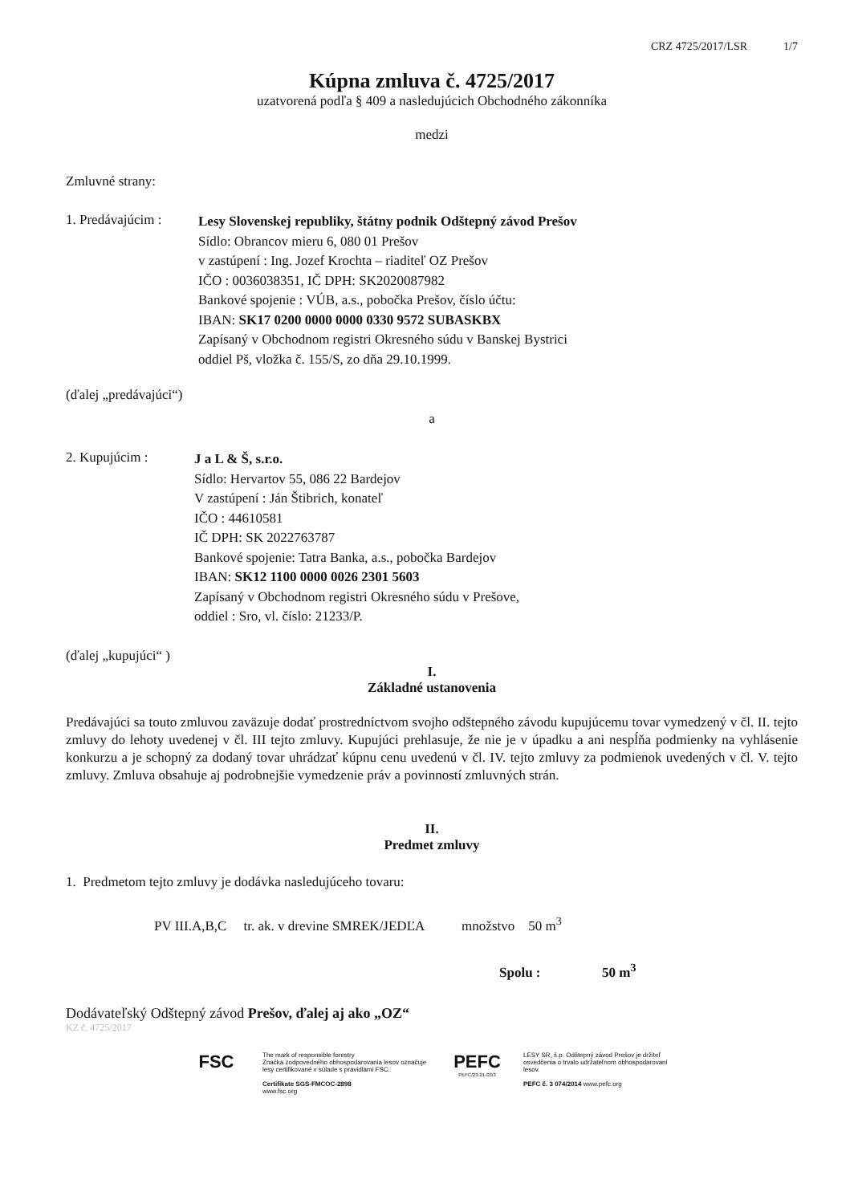CRZ 4725/2017/LSR 1/7
Kúpna zmluva č. 4725/2017
uzatvorená podľa § 409 a nasledujúcich Obchodného zákonníka
medzi
Zmluvné strany:
1. Predávajúcim :
Lesy Slovenskej republiky, štátny podnik Odštepný závod Prešov
Sídlo: Obrancov mieru 6, 080 01 Prešov
v zastúpení : Ing. Jozef Krochta – riaditeľ OZ Prešov
IČO : 0036038351, IČ DPH: SK2020087982
Bankové spojenie : VÚB, a.s., pobočka Prešov, číslo účtu:
IBAN: SK17 0200 0000 0000 0330 9572 SUBASKBX
Zapísaný v Obchodnom registri Okresného súdu v Banskej Bystrici
oddiel Pš, vložka č. 155/S, zo dňa 29.10.1999.
(ďalej „predávajúci“)
a
2. Kupujúcim :
J a L & Š, s.r.o.
Sídlo: Hervartov 55, 086 22 Bardejov
V zastúpení : Ján Štibrich, konateľ
IČO : 44610581
IČ DPH: SK 2022763787
Bankové spojenie: Tatra Banka, a.s., pobočka Bardejov
IBAN: SK12 1100 0000 0026 2301 5603
Zapísaný v Obchodnom registri Okresného súdu v Prešove,
oddiel : Sro, vl. číslo: 21233/P.
(ďalej „kupujúci“ )
I.
Základné ustanovenia
Predávajúci sa touto zmluvou zaväzuje dodať prostredníctvom svojho odštepného závodu kupujúcemu tovar vymedzený v čl. II. tejto zmluvy do lehoty uvedenej v čl. III tejto zmluvy. Kupujúci prehlasuje, že nie je v úpadku a ani nespĺňa podmienky na vyhlásenie konkurzu a je schopný za dodaný tovar uhrádzať kúpnu cenu uvedenú v čl. IV. tejto zmluvy za podmienok uvedených v čl. V. tejto zmluvy. Zmluva obsahuje aj podrobnejšie vymedzenie práv a povinností zmluvných strán.
II.
Predmet zmluvy
1. Predmetom tejto zmluvy je dodávka nasledujúceho tovaru:
PV III.A,B,C tr. ak. v drevine SMREK/JEDĽA množstvo 50 m<sup>3</sup>
Spolu : 50 m<sup>3</sup>
Dodávateľský Odštepný závod Prešov, ďalej aj ako „OZ“
KZ č. 4725/2017
FSC
The mark of responsible forestry
Značka zodpovedného obhospodarovania lesov označuje lesy certifikované v súlade s pravidlami FSC.
Certifikate SGS-FMCOC-2898
www.fsc.org
PEFC
PEFC/23-21-03/3
LESY SR, š.p. Odštepný závod Prešov je držiteľ osvedčenia o trvalo udržateľnom obhospodarovaní lesov.
PEFC č. 3 074/2014 www.pefc.org